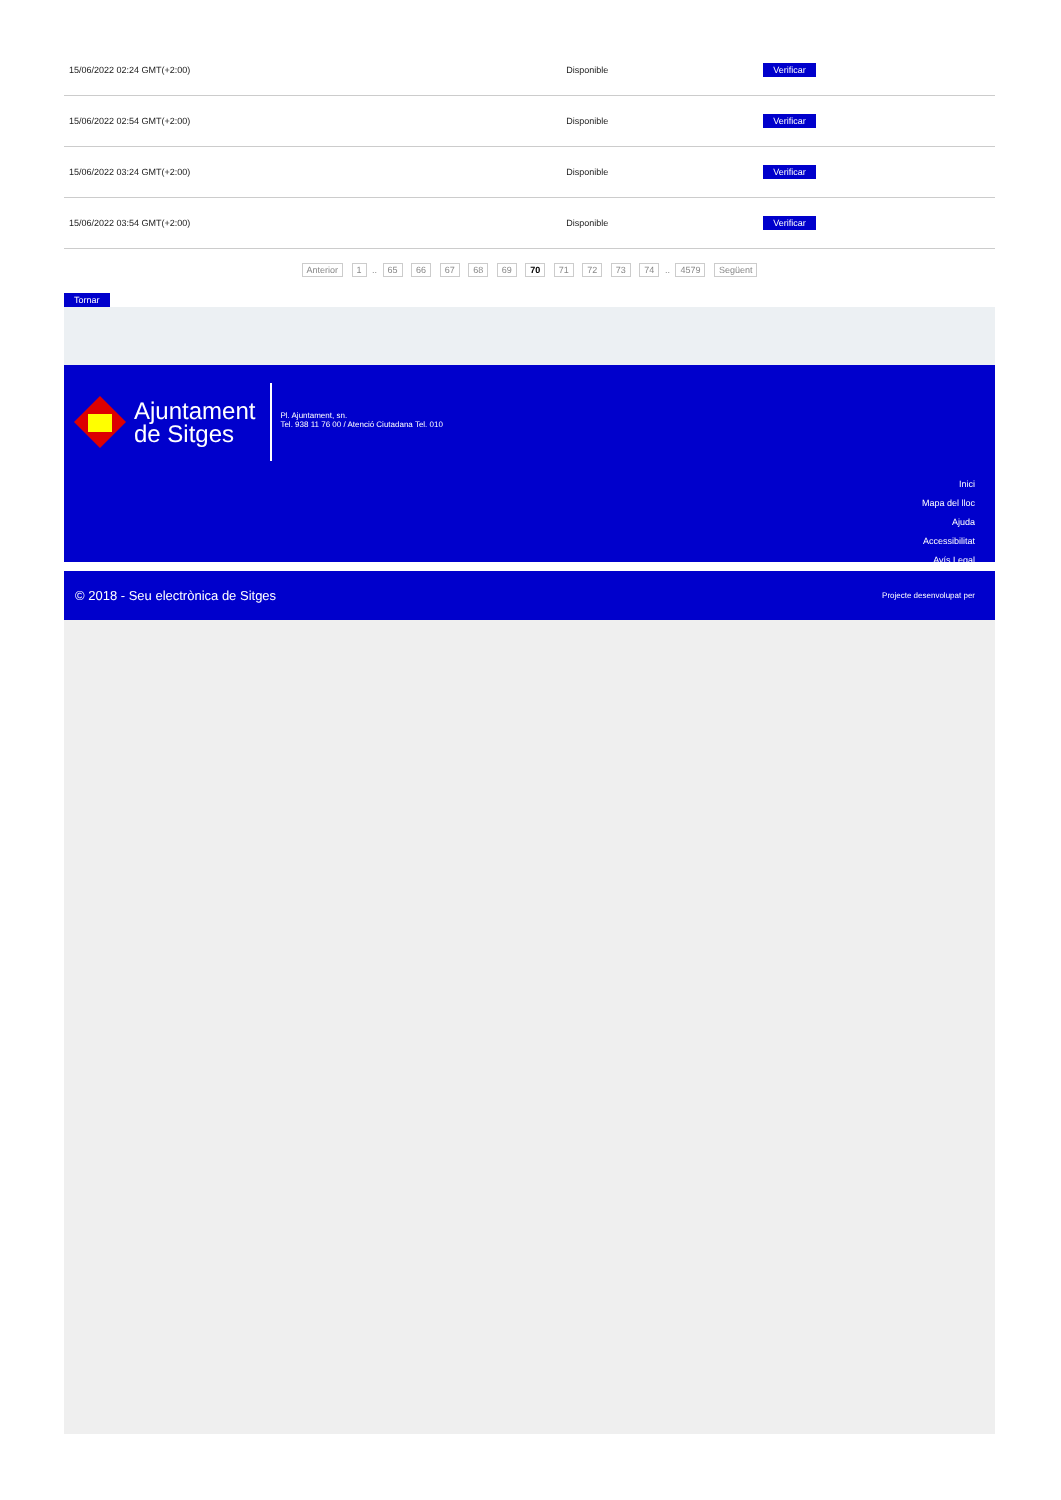| 15/06/2022 02:24 GMT(+2:00) | Disponible | Verificar |
| 15/06/2022 02:54 GMT(+2:00) | Disponible | Verificar |
| 15/06/2022 03:24 GMT(+2:00) | Disponible | Verificar |
| 15/06/2022 03:54 GMT(+2:00) | Disponible | Verificar |
Anterior 1 .. 65 66 67 68 69 70 71 72 73 74 .. 4579 Següent
Tornar
Ajuntament
de Sitges
Pl. Ajuntament, sn.
Tel. 938 11 76 00 / Atenció Ciutadana Tel. 010
Inici
Mapa del lloc
Ajuda
Accessibilitat
Avís Legal
© 2018 - Seu electrònica de Sitges Projecte desenvolupat per